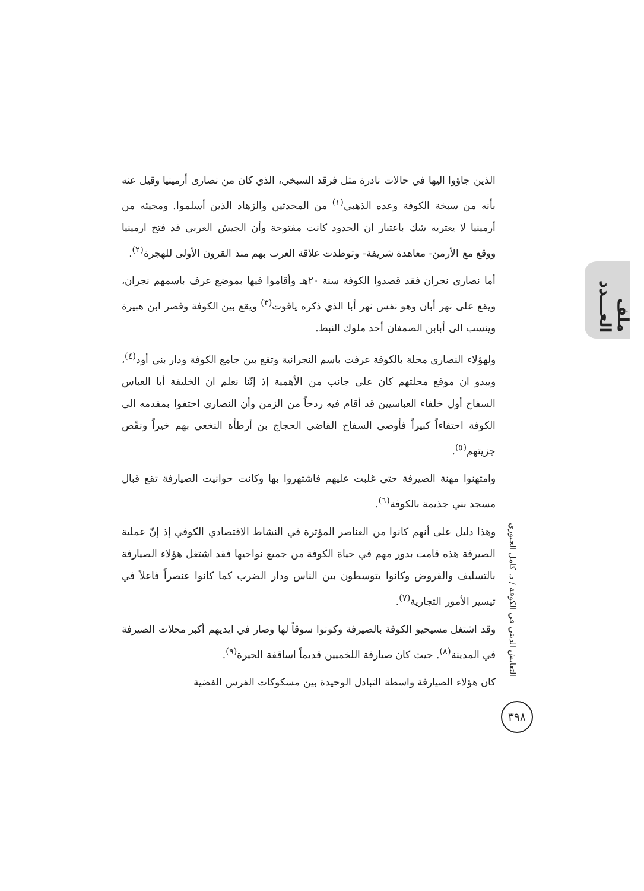ملف العـــدد
التعايش الديني في الكوفة / د. كامل الجبوري
٣٩٨
الذين جاؤوا اليها في حالات نادرة مثل فرقد السبخي، الذي كان من نصارى أرمينيا وقيل عنه بأنه من سبخة الكوفة وعده الذهبي<sup>(١)</sup> من المحدثين والزهاد الذين أسلموا. ومجيئه من أرمينيا لا يعتريه شك باعتبار ان الحدود كانت مفتوحة وأن الجيش العربي قد فتح ارمينيا ووقع مع الأرمن- معاهدة شريفة- وتوطدت علاقة العرب بهم منذ القرون الأولى للهجرة<sup>(٢)</sup>.
أما نصارى نجران فقد قصدوا الكوفة سنة ٢٠هـ وأقاموا فيها بموضع عرف باسمهم نجران، ويقع على نهر أبان وهو نفس نهر أبا الذي ذكره ياقوت<sup>(٣)</sup> ويقع بين الكوفة وقصر ابن هبيرة وينسب الى أبابن الصمغان أحد ملوك النبط.
ولهؤلاء النصارى محلة بالكوفة عرفت باسم النجرانية وتقع بين جامع الكوفة ودار بني أود<sup>(٤)</sup>، ويبدو ان موقع محلتهم كان على جانب من الأهمية إذ إنّنا نعلم ان الخليفة أبا العباس السفاح أول خلفاء العباسيين قد أقام فيه ردحاً من الزمن وأن النصارى احتفوا بمقدمه الى الكوفة احتفاءاً كبيراً فأوصى السفاح القاضي الحجاج بن أرطأة النخعي بهم خيراً ونقّص جزيتهم<sup>(٥)</sup>.
وامتهنوا مهنة الصيرفة حتى غلبت عليهم فاشتهروا بها وكانت حوانيت الصيارفة تقع قبال مسجد بني جذيمة بالكوفة<sup>(٦)</sup>.
وهذا دليل على أنهم كانوا من العناصر المؤثرة في النشاط الاقتصادي الكوفي إذ إنّ عملية الصيرفة هذه قامت بدور مهم في حياة الكوفة من جميع نواحيها فقد اشتغل هؤلاء الصيارفة بالتسليف والقروض وكانوا يتوسطون بين الناس ودار الضرب كما كانوا عنصراً فاعلاً في تيسير الأمور التجارية<sup>(٧)</sup>.
وقد اشتغل مسيحيو الكوفة بالصيرفة وكونوا سوقاً لها وصار في ايديهم أكبر محلات الصيرفة في المدينة<sup>(٨)</sup>. حيث كان صيارفة اللخميين قديماً اساقفة الحيرة<sup>(٩)</sup>.
كان هؤلاء الصيارفة واسطة التبادل الوحيدة بين مسكوكات الفرس الفضية